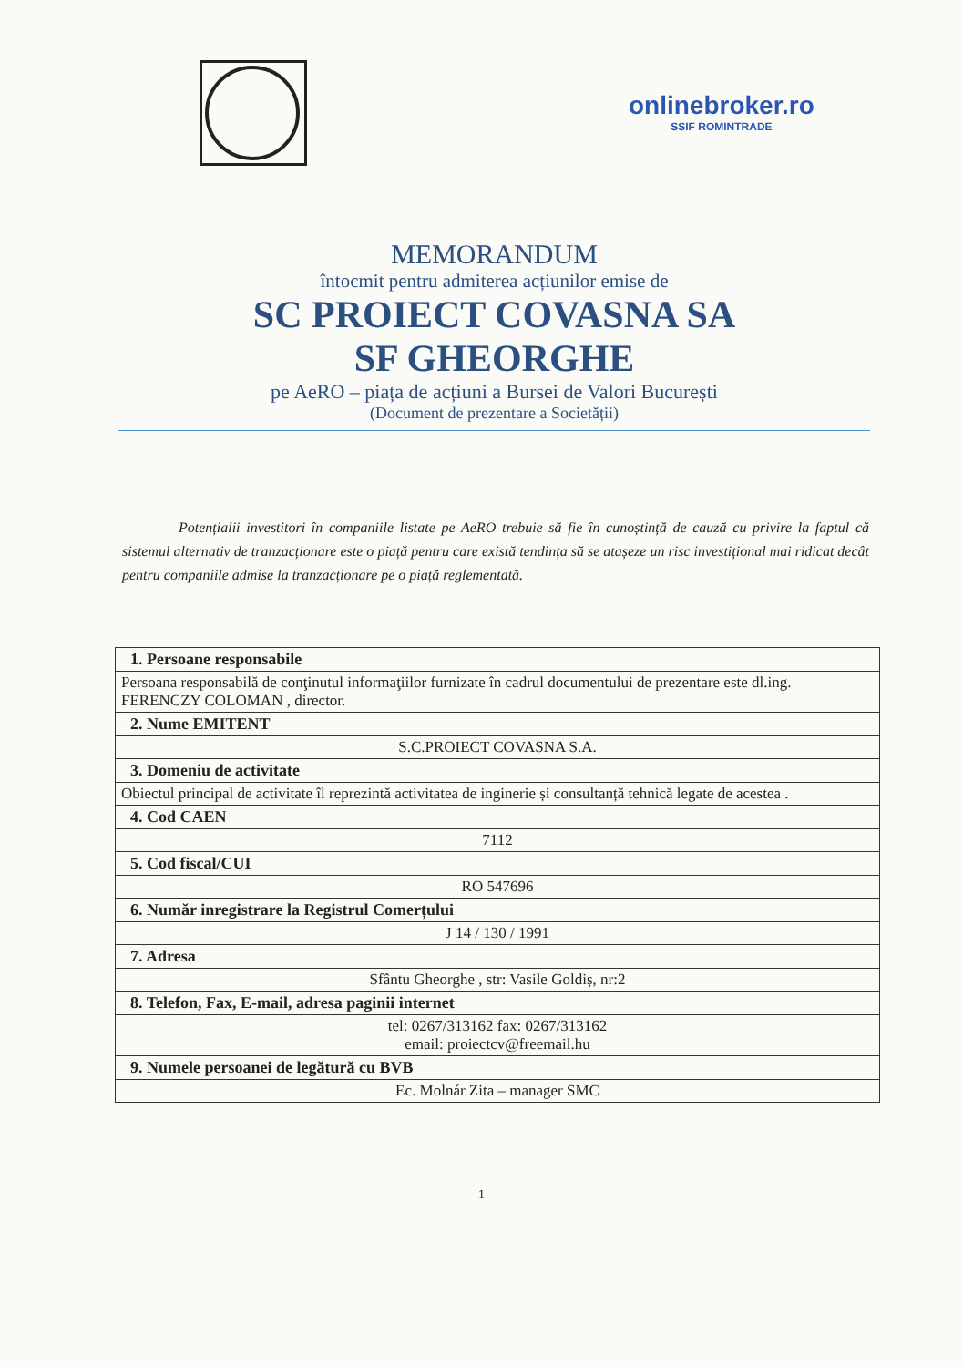onlinebroker.ro
SSIF ROMINTRADE
MEMORANDUM
întocmit pentru admiterea acțiunilor emise de
SC PROIECT COVASNA SA
SF GHEORGHE
pe AeRO – piața de acțiuni a Bursei de Valori București
(Document de prezentare a Societății)
Potențialii investitori în companiile listate pe AeRO trebuie să fie în cunoștință de cauză cu privire la faptul că sistemul alternativ de tranzacționare este o piață pentru care există tendința să se atașeze un risc investițional mai ridicat decât pentru companiile admise la tranzacționare pe o piață reglementată.
| 1. Persoane responsabile |
| --- |
| Persoana responsabilă de conţinutul informaţiilor furnizate în cadrul documentului de prezentare este dl.ing. FERENCZY COLOMAN , director. |
| 2. Nume EMITENT |
| S.C.PROIECT COVASNA S.A. |
| 3. Domeniu de activitate |
| Obiectul principal de activitate îl reprezintă activitatea de inginerie și consultanță tehnică legate de acestea . |
| 4. Cod CAEN |
| 7112 |
| 5. Cod fiscal/CUI |
| RO 547696 |
| 6. Număr inregistrare la Registrul Comerțului |
| J 14 / 130 / 1991 |
| 7. Adresa |
| Sfântu Gheorghe , str: Vasile Goldiș, nr:2 |
| 8. Telefon, Fax, E-mail, adresa paginii internet |
| tel: 0267/313162 fax: 0267/313162 email: proiectcv@freemail.hu |
| 9. Numele persoanei de legătură cu BVB |
| Ec. Molnár Zita – manager SMC |
1